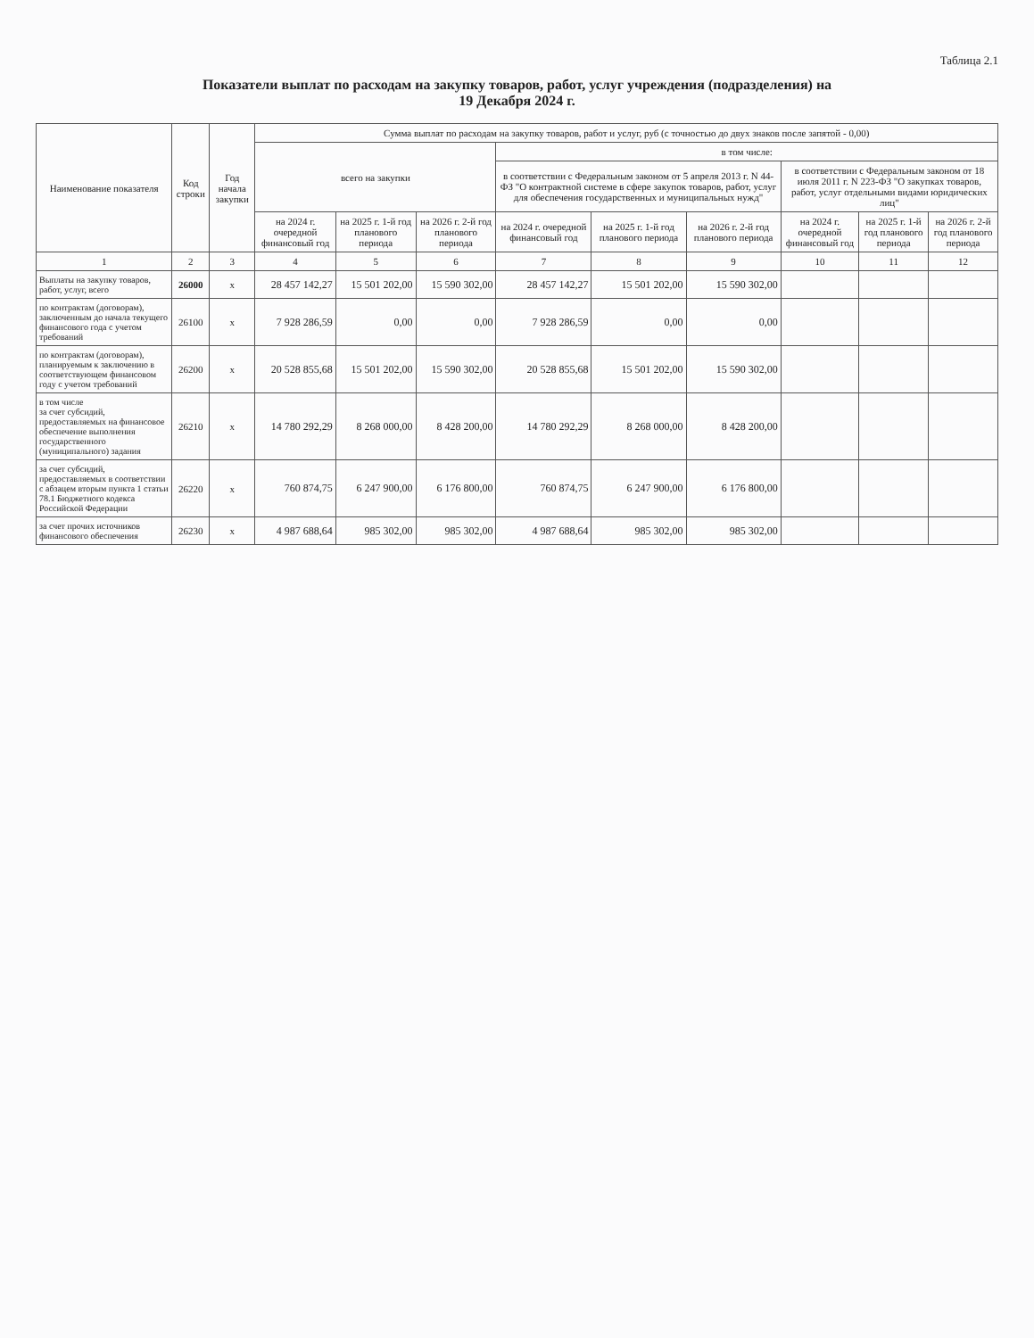Таблица 2.1
Показатели выплат по расходам на закупку товаров, работ, услуг учреждения (подразделения) на
19 Декабря 2024 г.
| Наименование показателя | Код строки | Год начала закупки | Сумма выплат по расходам на закупку товаров, работ и услуг, руб (с точностью до двух знаков после запятой - 0,00) | | | | | | | | |
| --- | --- | --- | --- | --- | --- | --- | --- | --- | --- | --- | --- |
| | | | всего на закупки | | | в том числе: | | | | | |
| | | | | | | в соответствии с Федеральным законом от 5 апреля 2013 г. N 44-ФЗ "О контрактной системе в сфере закупок товаров, работ, услуг для обеспечения государственных и муниципальных нужд" | | | в соответствии с Федеральным законом от 18 июля 2011 г. N 223-ФЗ "О закупках товаров, работ, услуг отдельными видами юридических лиц" | | |
| | | | на 2024 г. очередной финансовый год | на 2025 г. 1-й год планового периода | на 2026 г. 2-й год планового периода | на 2024 г. очередной финансовый год | на 2025 г. 1-й год планового периода | на 2026 г. 2-й год планового периода | на 2024 г. очередной финансовый год | на 2025 г. 1-й год планового периода | на 2026 г. 2-й год планового периода |
| 1 | 2 | 3 | 4 | 5 | 6 | 7 | 8 | 9 | 10 | 11 | 12 |
| Выплаты на закупку товаров, работ, услуг, всего | 26000 | х | 28 457 142,27 | 15 501 202,00 | 15 590 302,00 | 28 457 142,27 | 15 501 202,00 | 15 590 302,00 | | | |
| по контрактам (договорам), заключенным до начала текущего финансового года с учетом требований | 26100 | х | 7 928 286,59 | 0,00 | 0,00 | 7 928 286,59 | 0,00 | 0,00 | | | |
| по контрактам (договорам), планируемым к заключению в соответствующем финансовом году с учетом требований | 26200 | х | 20 528 855,68 | 15 501 202,00 | 15 590 302,00 | 20 528 855,68 | 15 501 202,00 | 15 590 302,00 | | | |
| в том числе за счет субсидий, предоставляемых на финансовое обеспечение выполнения государственного (муниципального) задания | 26210 | х | 14 780 292,29 | 8 268 000,00 | 8 428 200,00 | 14 780 292,29 | 8 268 000,00 | 8 428 200,00 | | | |
| за счет субсидий, предоставляемых в соответствии с абзацем вторым пункта 1 статьи 78.1 Бюджетного кодекса Российской Федерации | 26220 | х | 760 874,75 | 6 247 900,00 | 6 176 800,00 | 760 874,75 | 6 247 900,00 | 6 176 800,00 | | | |
| за счет прочих источников финансового обеспечения | 26230 | х | 4 987 688,64 | 985 302,00 | 985 302,00 | 4 987 688,64 | 985 302,00 | 985 302,00 | | | |